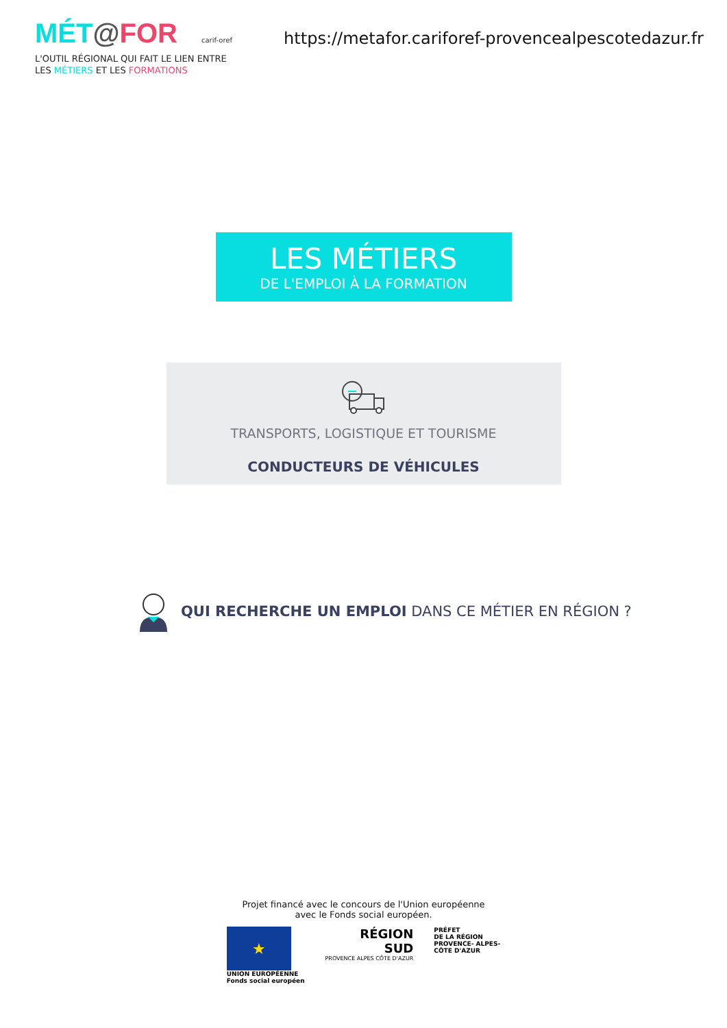MÉT@FOR carif-oref
https://metafor.cariforef-provencealpescotedazur.fr
L'OUTIL RÉGIONAL QUI FAIT LE LIEN ENTRE
LES MÉTIERS ET LES FORMATIONS
LES MÉTIERS
DE L'EMPLOI À LA FORMATION
TRANSPORTS, LOGISTIQUE ET TOURISME
CONDUCTEURS DE VÉHICULES
QUI RECHERCHE UN EMPLOI DANS CE MÉTIER EN RÉGION ?
Projet financé avec le concours de l'Union européenne
avec le Fonds social européen.
★
UNION EUROPÉENNE
Fonds social européen
RÉGION
SUD
PROVENCE ALPES CÔTE D'AZUR
PRÉFET
DE LA RÉGION
PROVENCE- ALPES-
CÔTE D'AZUR